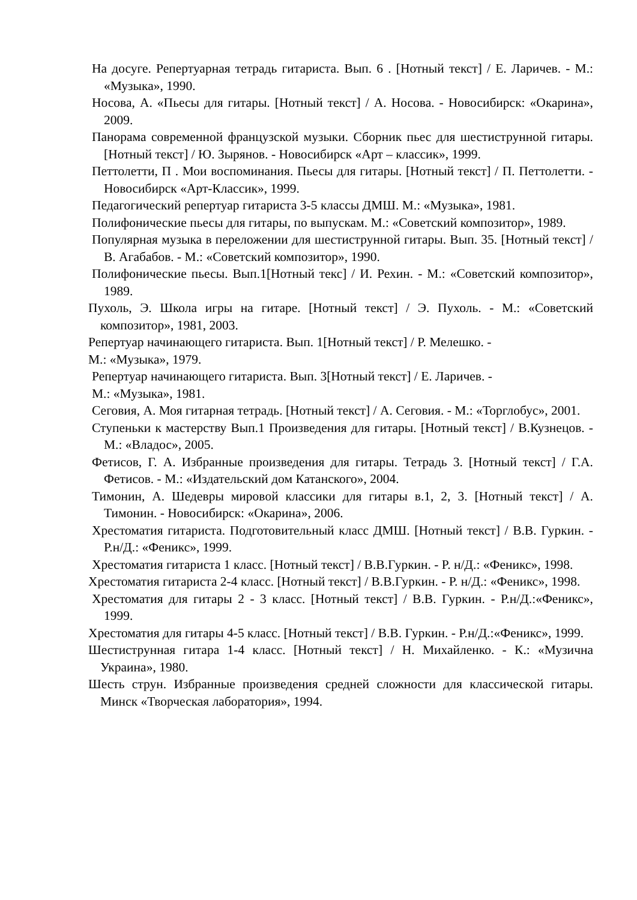На досуге. Репертуарная тетрадь гитариста. Вып. 6 . [Нотный текст] / Е. Ларичев. - М.: «Музыка», 1990.
Носова, А. «Пьесы для гитары. [Нотный текст] / А. Носова. - Новосибирск: «Окарина», 2009.
Панорама современной французской музыки. Сборник пьес для шестиструнной гитары. [Нотный текст] / Ю. Зырянов. - Новосибирск «Арт – классик», 1999.
Петтолетти, П . Мои воспоминания. Пьесы для гитары. [Нотный текст] / П. Петтолетти. - Новосибирск «Арт-Классик», 1999.
Педагогический репертуар гитариста 3-5 классы ДМШ. М.: «Музыка», 1981.
Полифонические пьесы для гитары, по выпускам. М.: «Советский композитор», 1989.
Популярная музыка в переложении для шестиструнной гитары. Вып. 35. [Нотный текст] / В. Агабабов. - М.: «Советский композитор», 1990.
Полифонические пьесы. Вып.1[Нотный текс] / И. Рехин. - М.: «Советский композитор», 1989.
Пухоль, Э. Школа игры на гитаре. [Нотный текст] / Э. Пухоль. - М.: «Советский композитор», 1981, 2003.
Репертуар начинающего гитариста. Вып. 1[Нотный текст] / Р. Мелешко. -
М.: «Музыка», 1979.
Репертуар начинающего гитариста. Вып. 3[Нотный текст] / Е. Ларичев. -
М.: «Музыка», 1981.
Сеговия, А. Моя гитарная тетрадь. [Нотный текст] / А. Сеговия. - М.: «Торглобус», 2001.
Ступеньки к мастерству Вып.1 Произведения для гитары. [Нотный текст] / В.Кузнецов. - М.: «Владос», 2005.
Фетисов, Г. А. Избранные произведения для гитары. Тетрадь 3. [Нотный текст] / Г.А. Фетисов. - М.: «Издательский дом Катанского», 2004.
Тимонин, А. Шедевры мировой классики для гитары в.1, 2, 3. [Нотный текст] / А. Тимонин. - Новосибирск: «Окарина», 2006.
Хрестоматия гитариста. Подготовительный класс ДМШ. [Нотный текст] / В.В. Гуркин. - Р.н/Д.: «Феникс», 1999.
Хрестоматия гитариста 1 класс. [Нотный текст] / В.В.Гуркин. - Р. н/Д.: «Феникс», 1998.
Хрестоматия гитариста 2-4 класс. [Нотный текст] / В.В.Гуркин. - Р. н/Д.: «Феникс», 1998.
Хрестоматия для гитары 2 - 3 класс. [Нотный текст] / В.В. Гуркин. - Р.н/Д.:«Феникс», 1999.
Хрестоматия для гитары 4-5 класс. [Нотный текст] / В.В. Гуркин. - Р.н/Д.:«Феникс», 1999.
Шестиструнная гитара 1-4 класс. [Нотный текст] / Н. Михайленко. - К.: «Музична Украина», 1980.
Шесть струн. Избранные произведения средней сложности для классической гитары. Минск «Творческая лаборатория», 1994.